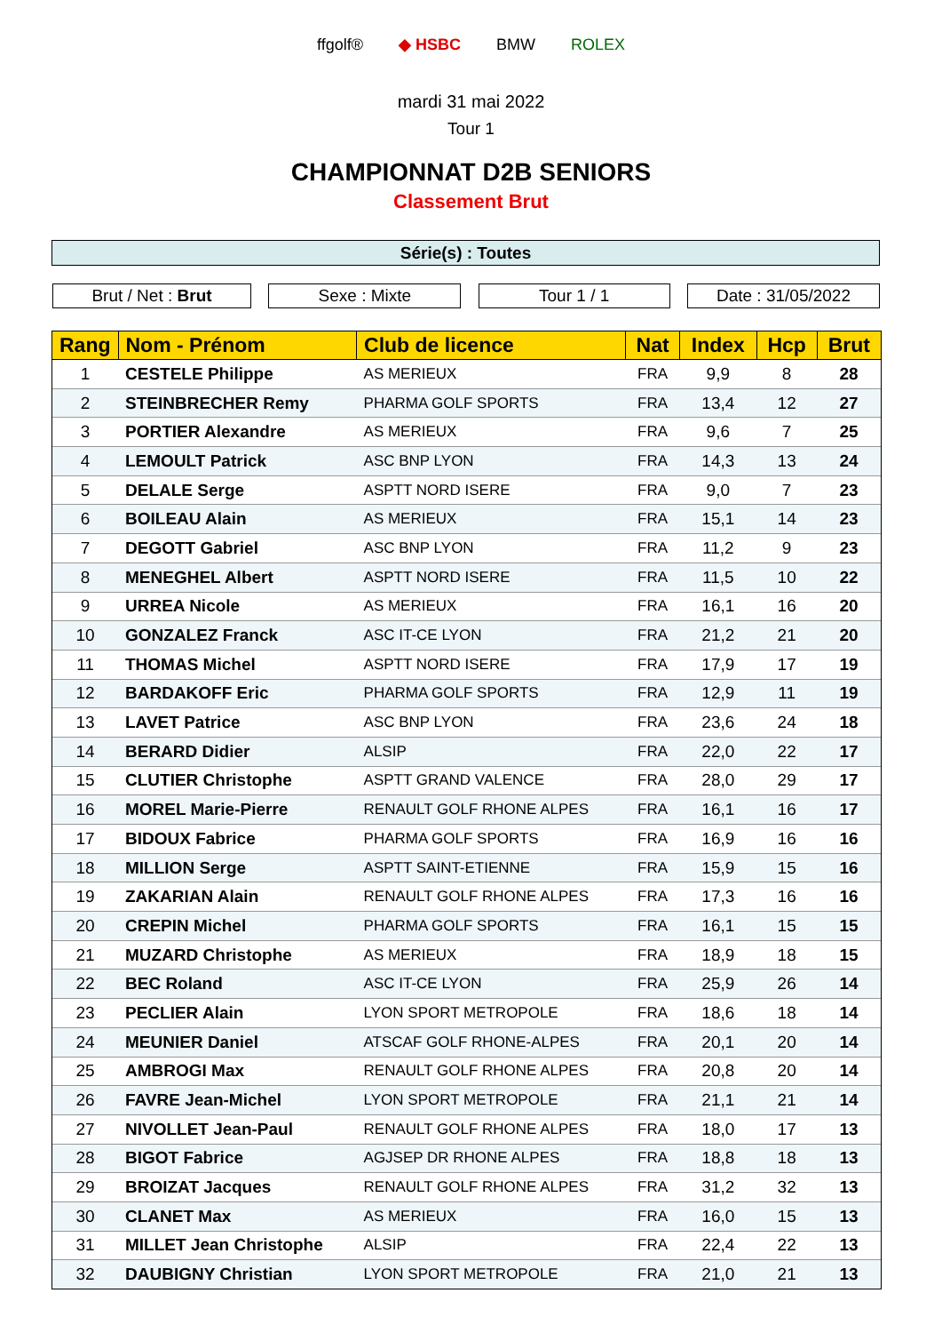ffgolf® ◆ HSBC BMW ROLEX
mardi 31 mai 2022
Tour 1
CHAMPIONNAT D2B SENIORS
Classement Brut
Série(s) : Toutes
Brut / Net : Brut Sexe : Mixte Tour 1 / 1 Date : 31/05/2022
| Rang | Nom - Prénom | Club de licence | Nat | Index | Hcp | Brut |
| --- | --- | --- | --- | --- | --- | --- |
| 1 | CESTELE Philippe | AS MERIEUX | FRA | 9,9 | 8 | 28 |
| 2 | STEINBRECHER Remy | PHARMA GOLF SPORTS | FRA | 13,4 | 12 | 27 |
| 3 | PORTIER Alexandre | AS MERIEUX | FRA | 9,6 | 7 | 25 |
| 4 | LEMOULT Patrick | ASC BNP LYON | FRA | 14,3 | 13 | 24 |
| 5 | DELALE Serge | ASPTT NORD ISERE | FRA | 9,0 | 7 | 23 |
| 6 | BOILEAU Alain | AS MERIEUX | FRA | 15,1 | 14 | 23 |
| 7 | DEGOTT Gabriel | ASC BNP LYON | FRA | 11,2 | 9 | 23 |
| 8 | MENEGHEL Albert | ASPTT NORD ISERE | FRA | 11,5 | 10 | 22 |
| 9 | URREA Nicole | AS MERIEUX | FRA | 16,1 | 16 | 20 |
| 10 | GONZALEZ Franck | ASC IT-CE LYON | FRA | 21,2 | 21 | 20 |
| 11 | THOMAS Michel | ASPTT NORD ISERE | FRA | 17,9 | 17 | 19 |
| 12 | BARDAKOFF Eric | PHARMA GOLF SPORTS | FRA | 12,9 | 11 | 19 |
| 13 | LAVET Patrice | ASC BNP LYON | FRA | 23,6 | 24 | 18 |
| 14 | BERARD Didier | ALSIP | FRA | 22,0 | 22 | 17 |
| 15 | CLUTIER Christophe | ASPTT GRAND VALENCE | FRA | 28,0 | 29 | 17 |
| 16 | MOREL Marie-Pierre | RENAULT GOLF RHONE ALPES | FRA | 16,1 | 16 | 17 |
| 17 | BIDOUX Fabrice | PHARMA GOLF SPORTS | FRA | 16,9 | 16 | 16 |
| 18 | MILLION Serge | ASPTT SAINT-ETIENNE | FRA | 15,9 | 15 | 16 |
| 19 | ZAKARIAN Alain | RENAULT GOLF RHONE ALPES | FRA | 17,3 | 16 | 16 |
| 20 | CREPIN Michel | PHARMA GOLF SPORTS | FRA | 16,1 | 15 | 15 |
| 21 | MUZARD Christophe | AS MERIEUX | FRA | 18,9 | 18 | 15 |
| 22 | BEC Roland | ASC IT-CE LYON | FRA | 25,9 | 26 | 14 |
| 23 | PECLIER Alain | LYON SPORT METROPOLE | FRA | 18,6 | 18 | 14 |
| 24 | MEUNIER Daniel | ATSCAF GOLF RHONE-ALPES | FRA | 20,1 | 20 | 14 |
| 25 | AMBROGI Max | RENAULT GOLF RHONE ALPES | FRA | 20,8 | 20 | 14 |
| 26 | FAVRE Jean-Michel | LYON SPORT METROPOLE | FRA | 21,1 | 21 | 14 |
| 27 | NIVOLLET Jean-Paul | RENAULT GOLF RHONE ALPES | FRA | 18,0 | 17 | 13 |
| 28 | BIGOT Fabrice | AGJSEP DR RHONE ALPES | FRA | 18,8 | 18 | 13 |
| 29 | BROIZAT Jacques | RENAULT GOLF RHONE ALPES | FRA | 31,2 | 32 | 13 |
| 30 | CLANET Max | AS MERIEUX | FRA | 16,0 | 15 | 13 |
| 31 | MILLET Jean Christophe | ALSIP | FRA | 22,4 | 22 | 13 |
| 32 | DAUBIGNY Christian | LYON SPORT METROPOLE | FRA | 21,0 | 21 | 13 |